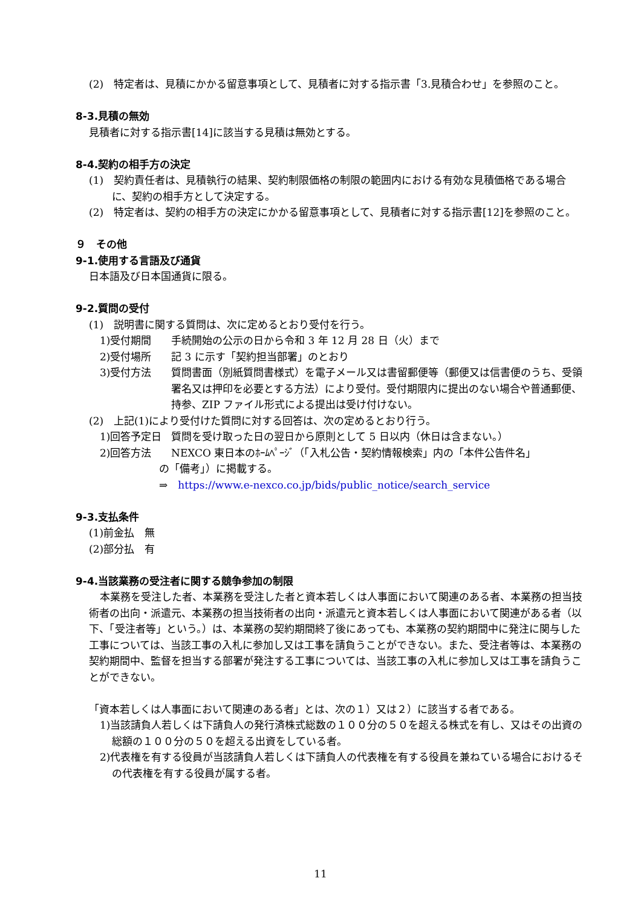(2)　特定者は、見積にかかる留意事項として、見積者に対する指示書「3.見積合わせ」を参照のこと。
8-3.見積の無効
見積者に対する指示書[14]に該当する見積は無効とする。
8-4.契約の相手方の決定
(1)　契約責任者は、見積執行の結果、契約制限価格の制限の範囲内における有効な見積価格である場合に、契約の相手方として決定する。
(2)　特定者は、契約の相手方の決定にかかる留意事項として、見積者に対する指示書[12]を参照のこと。
９　その他
9-1.使用する言語及び通貨
日本語及び日本国通貨に限る。
9-2.質問の受付
(1)　説明書に関する質問は、次に定めるとおり受付を行う。
1)受付期間 手続開始の公示の日から令和 3 年 12 月 28 日（火）まで
2)受付場所 記 3 に示す「契約担当部署」のとおり
3)受付方法 質問書面（別紙質問書様式）を電子メール又は書留郵便等（郵便又は信書便のうち、受領署名又は押印を必要とする方法）により受付。受付期限内に提出のない場合や普通郵便、持参、ZIP ファイル形式による提出は受け付けない。
(2)　上記(1)により受付けた質問に対する回答は、次の定めるとおり行う。
1)回答予定日 質問を受け取った日の翌日から原則として 5 日以内（休日は含まない。）
2)回答方法 NEXCO 東日本のﾎｰﾑﾍﾟｰｼﾞ（「入札公告・契約情報検索」内の「本件公告件名」
の「備考」）に掲載する。
⇒　https://www.e-nexco.co.jp/bids/public_notice/search_service
9-3.支払条件
(1)前金払　無
(2)部分払　有
9-4.当該業務の受注者に関する競争参加の制限
本業務を受注した者、本業務を受注した者と資本若しくは人事面において関連のある者、本業務の担当技術者の出向・派遣元、本業務の担当技術者の出向・派遣元と資本若しくは人事面において関連がある者（以下、「受注者等」という。）は、本業務の契約期間終了後にあっても、本業務の契約期間中に発注に関与した工事については、当該工事の入札に参加し又は工事を請負うことができない。また、受注者等は、本業務の契約期間中、監督を担当する部署が発注する工事については、当該工事の入札に参加し又は工事を請負うことができない。
「資本若しくは人事面において関連のある者」とは、次の１）又は２）に該当する者である。
1)当該請負人若しくは下請負人の発行済株式総数の１００分の５０を超える株式を有し、又はその出資の総額の１００分の５０を超える出資をしている者。
2)代表権を有する役員が当該請負人若しくは下請負人の代表権を有する役員を兼ねている場合におけるその代表権を有する役員が属する者。
11